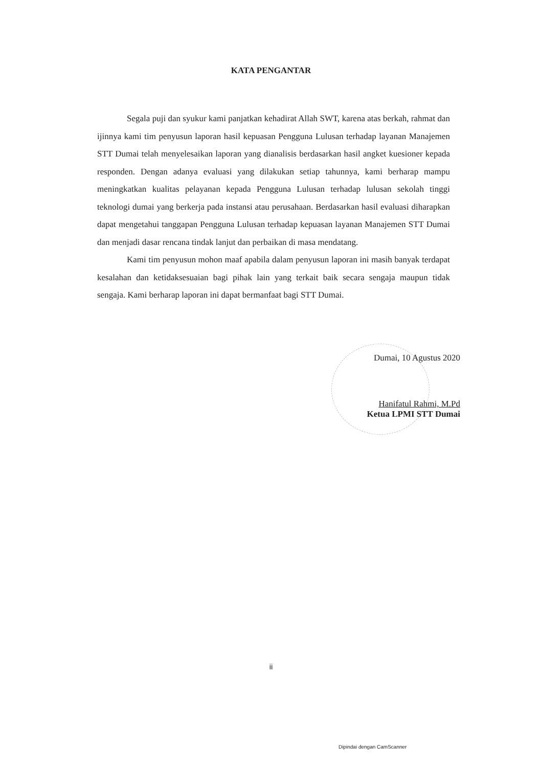KATA PENGANTAR
Segala puji dan syukur kami panjatkan kehadirat Allah SWT, karena atas berkah, rahmat dan ijinnya kami tim penyusun laporan hasil kepuasan Pengguna Lulusan terhadap layanan Manajemen STT Dumai telah menyelesaikan laporan yang dianalisis berdasarkan hasil angket kuesioner kepada responden. Dengan adanya evaluasi yang dilakukan setiap tahunnya, kami berharap mampu meningkatkan kualitas pelayanan kepada Pengguna Lulusan terhadap lulusan sekolah tinggi teknologi dumai yang berkerja pada instansi atau perusahaan. Berdasarkan hasil evaluasi diharapkan dapat mengetahui tanggapan Pengguna Lulusan terhadap kepuasan layanan Manajemen STT Dumai dan menjadi dasar rencana tindak lanjut dan perbaikan di masa mendatang.
Kami tim penyusun mohon maaf apabila dalam penyusun laporan ini masih banyak terdapat kesalahan dan ketidaksesuaian bagi pihak lain yang terkait baik secara sengaja maupun tidak sengaja. Kami berharap laporan ini dapat bermanfaat bagi STT Dumai.
Dumai, 10 Agustus 2020
Hanifatul Rahmi, M.Pd
Ketua LPMI STT Dumai
ii
Dipindai dengan CamScanner